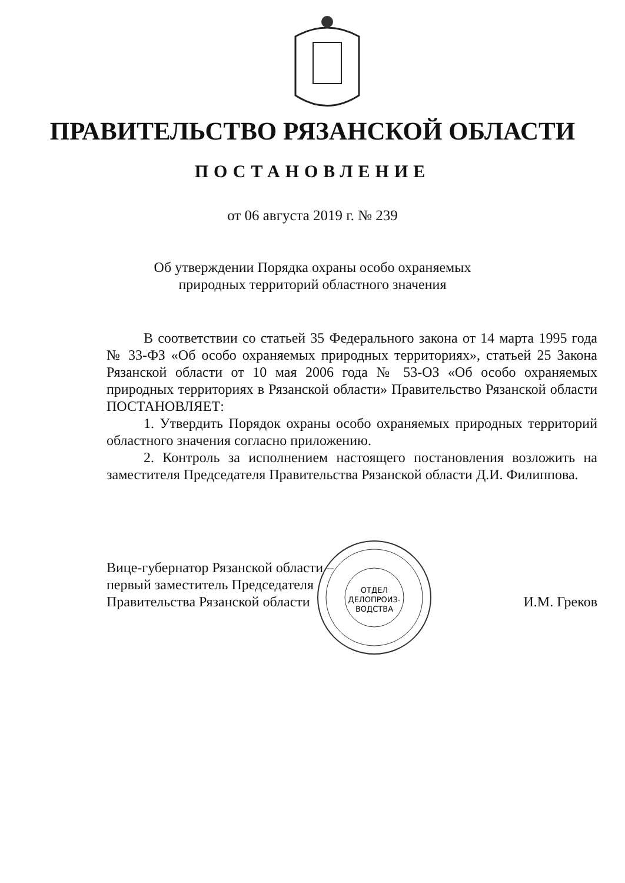ПРАВИТЕЛЬСТВО РЯЗАНСКОЙ ОБЛАСТИ
ПОСТАНОВЛЕНИЕ
от 06 августа 2019 г. № 239
Об утверждении Порядка охраны особо охраняемых
природных территорий областного значения
В соответствии со статьей 35 Федерального закона от 14 марта 1995 года № 33-ФЗ «Об особо охраняемых природных территориях», статьей 25 Закона Рязанской области от 10 мая 2006 года № 53-ОЗ «Об особо охраняемых природных территориях в Рязанской области» Правительство Рязанской области ПОСТАНОВЛЯЕТ:
1. Утвердить Порядок охраны особо охраняемых природных территорий областного значения согласно приложению.
2. Контроль за исполнением настоящего постановления возложить на заместителя Председателя Правительства Рязанской области Д.И. Филиппова.
ОТДЕЛ
ДЕЛОПРОИЗ-
ВОДСТВА
Вице-губернатор Рязанской области –
первый заместитель Председателя
Правительства Рязанской области
И.М. Греков